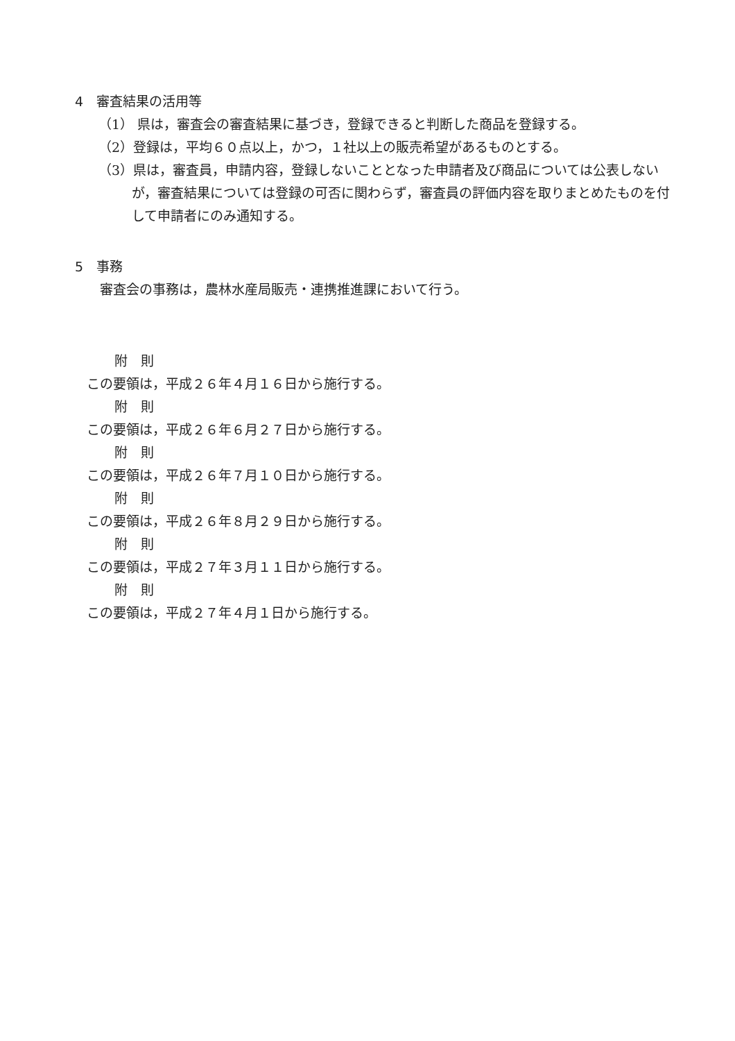4　審査結果の活用等
（1） 県は，審査会の審査結果に基づき，登録できると判断した商品を登録する。
（2）登録は，平均６０点以上，かつ，１社以上の販売希望があるものとする。
（3）県は，審査員，申請内容，登録しないこととなった申請者及び商品については公表しないが，審査結果については登録の可否に関わらず，審査員の評価内容を取りまとめたものを付して申請者にのみ通知する。
5　事務
審査会の事務は，農林水産局販売・連携推進課において行う。
附　則
この要領は，平成２６年４月１６日から施行する。
附　則
この要領は，平成２６年６月２７日から施行する。
附　則
この要領は，平成２６年７月１０日から施行する。
附　則
この要領は，平成２６年８月２９日から施行する。
附　則
この要領は，平成２７年３月１１日から施行する。
附　則
この要領は，平成２７年４月１日から施行する。